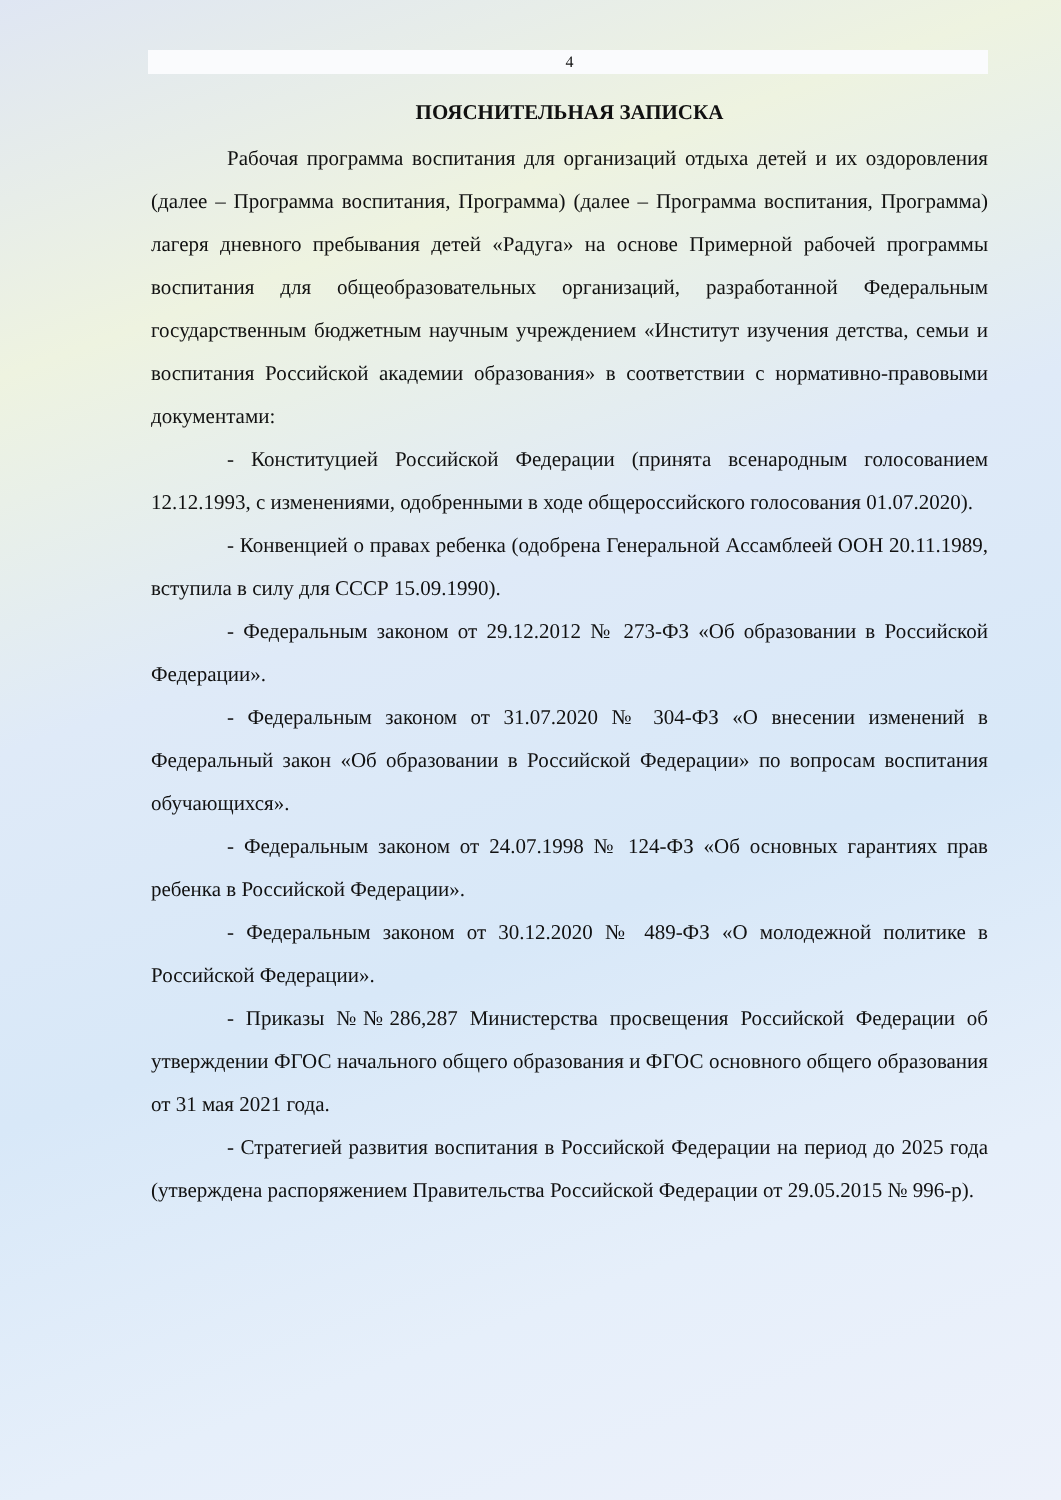4
ПОЯСНИТЕЛЬНАЯ ЗАПИСКА
Рабочая программа воспитания для организаций отдыха детей и их оздоровления (далее – Программа воспитания, Программа) (далее – Программа воспитания, Программа) лагеря дневного пребывания детей «Радуга» на основе Примерной рабочей программы воспитания для общеобразовательных организаций, разработанной Федеральным государственным бюджетным научным учреждением «Институт изучения детства, семьи и воспитания Российской академии образования» в соответствии с нормативно-правовыми документами:
- Конституцией Российской Федерации (принята всенародным голосованием 12.12.1993, с изменениями, одобренными в ходе общероссийского голосования 01.07.2020).
- Конвенцией о правах ребенка (одобрена Генеральной Ассамблеей ООН 20.11.1989, вступила в силу для СССР 15.09.1990).
- Федеральным законом от 29.12.2012 № 273-ФЗ «Об образовании в Российской Федерации».
- Федеральным законом от 31.07.2020 № 304-ФЗ «О внесении изменений в Федеральный закон «Об образовании в Российской Федерации» по вопросам воспитания обучающихся».
- Федеральным законом от 24.07.1998 № 124-ФЗ «Об основных гарантиях прав ребенка в Российской Федерации».
- Федеральным законом от 30.12.2020 № 489-ФЗ «О молодежной политике в Российской Федерации».
- Приказы №№286,287 Министерства просвещения Российской Федерации об утверждении ФГОС начального общего образования и ФГОС основного общего образования от 31 мая 2021 года.
- Стратегией развития воспитания в Российской Федерации на период до 2025 года (утверждена распоряжением Правительства Российской Федерации от 29.05.2015 № 996-р).